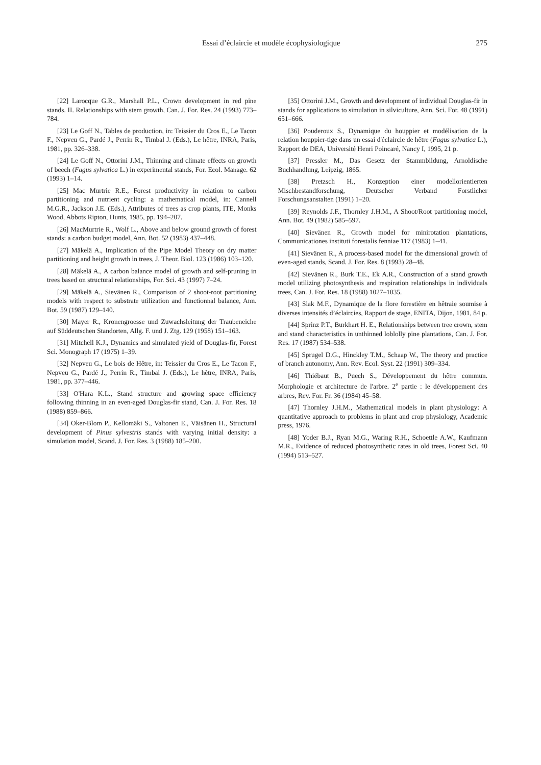Essai d’éclaircie et modèle écophysiologique
275
[22] Larocque G.R., Marshall P.L., Crown development in red pine stands. II. Relationships with stem growth, Can. J. For. Res. 24 (1993) 773–784.
[23] Le Goff N., Tables de production, in: Teissier du Cros E., Le Tacon F., Nepveu G., Pardé J., Perrin R., Timbal J. (Eds.), Le hêtre, INRA, Paris, 1981, pp. 326–338.
[24] Le Goff N., Ottorini J.M., Thinning and climate effects on growth of beech (Fagus sylvatica L.) in experimental stands, For. Ecol. Manage. 62 (1993) 1–14.
[25] Mac Murtrie R.E., Forest productivity in relation to carbon partitioning and nutrient cycling: a mathematical model, in: Cannell M.G.R., Jackson J.E. (Eds.), Attributes of trees as crop plants, ITE, Monks Wood, Abbots Ripton, Hunts, 1985, pp. 194–207.
[26] MacMurtrie R., Wolf L., Above and below ground growth of forest stands: a carbon budget model, Ann. Bot. 52 (1983) 437–448.
[27] Mäkelä A., Implication of the Pipe Model Theory on dry matter partitioning and height growth in trees, J. Theor. Biol. 123 (1986) 103–120.
[28] Mäkelä A., A carbon balance model of growth and self-pruning in trees based on structural relationships, For. Sci. 43 (1997) 7–24.
[29] Mäkelä A., Sievänen R., Comparison of 2 shoot-root partitioning models with respect to substrate utilization and functionnal balance, Ann. Bot. 59 (1987) 129–140.
[30] Mayer R., Kronengroesse und Zuwachsleitung der Traubeneiche auf Süddeutschen Standorten, Allg. F. und J. Ztg. 129 (1958) 151–163.
[31] Mitchell K.J., Dynamics and simulated yield of Douglas-fir, Forest Sci. Monograph 17 (1975) 1–39.
[32] Nepveu G., Le bois de Hêtre, in: Teissier du Cros E., Le Tacon F., Nepveu G., Pardé J., Perrin R., Timbal J. (Eds.), Le hêtre, INRA, Paris, 1981, pp. 377–446.
[33] O'Hara K.L., Stand structure and growing space efficiency following thinning in an even-aged Douglas-fir stand, Can. J. For. Res. 18 (1988) 859–866.
[34] Oker-Blom P., Kellomäki S., Valtonen E., Väisänen H., Structural development of Pinus sylvestris stands with varying initial density: a simulation model, Scand. J. For. Res. 3 (1988) 185–200.
[35] Ottorini J.M., Growth and development of individual Douglas-fir in stands for applications to simulation in silviculture, Ann. Sci. For. 48 (1991) 651–666.
[36] Pouderoux S., Dynamique du houppier et modélisation de la relation houppier-tige dans un essai d'éclaircie de hêtre (Fagus sylvatica L.), Rapport de DEA, Université Henri Poincaré, Nancy I, 1995, 21 p.
[37] Pressler M., Das Gesetz der Stammbildung, Arnoldische Buchhandlung, Leipzig, 1865.
[38] Pretzsch H., Konzeption einer modellorientierten Mischbestandforschung, Deutscher Verband Forstlicher Forschungsanstalten (1991) 1–20.
[39] Reynolds J.F., Thornley J.H.M., A Shoot/Root partitioning model, Ann. Bot. 49 (1982) 585–597.
[40] Sievänen R., Growth model for minirotation plantations, Communicationes instituti forestalis fenniae 117 (1983) 1–41.
[41] Sievänen R., A process-based model for the dimensional growth of even-aged stands, Scand. J. For. Res. 8 (1993) 28–48.
[42] Sievänen R., Burk T.E., Ek A.R., Construction of a stand growth model utilizing photosynthesis and respiration relationships in individuals trees, Can. J. For. Res. 18 (1988) 1027–1035.
[43] Slak M.F., Dynamique de la flore forestière en hêtraie soumise à diverses intensités d’éclaircies, Rapport de stage, ENITA, Dijon, 1981, 84 p.
[44] Sprinz P.T., Burkhart H. E., Relationships between tree crown, stem and stand characteristics in unthinned loblolly pine plantations, Can. J. For. Res. 17 (1987) 534–538.
[45] Sprugel D.G., Hinckley T.M., Schaap W., The theory and practice of branch autonomy, Ann. Rev. Ecol. Syst. 22 (1991) 309–334.
[46] Thiébaut B., Puech S., Développement du hêtre commun. Morphologie et architecture de l'arbre. 2<sup>e</sup> partie : le développement des arbres, Rev. For. Fr. 36 (1984) 45–58.
[47] Thornley J.H.M., Mathematical models in plant physiology: A quantitative approach to problems in plant and crop physiology, Academic press, 1976.
[48] Yoder B.J., Ryan M.G., Waring R.H., Schoettle A.W., Kaufmann M.R., Evidence of reduced photosynthetic rates in old trees, Forest Sci. 40 (1994) 513–527.